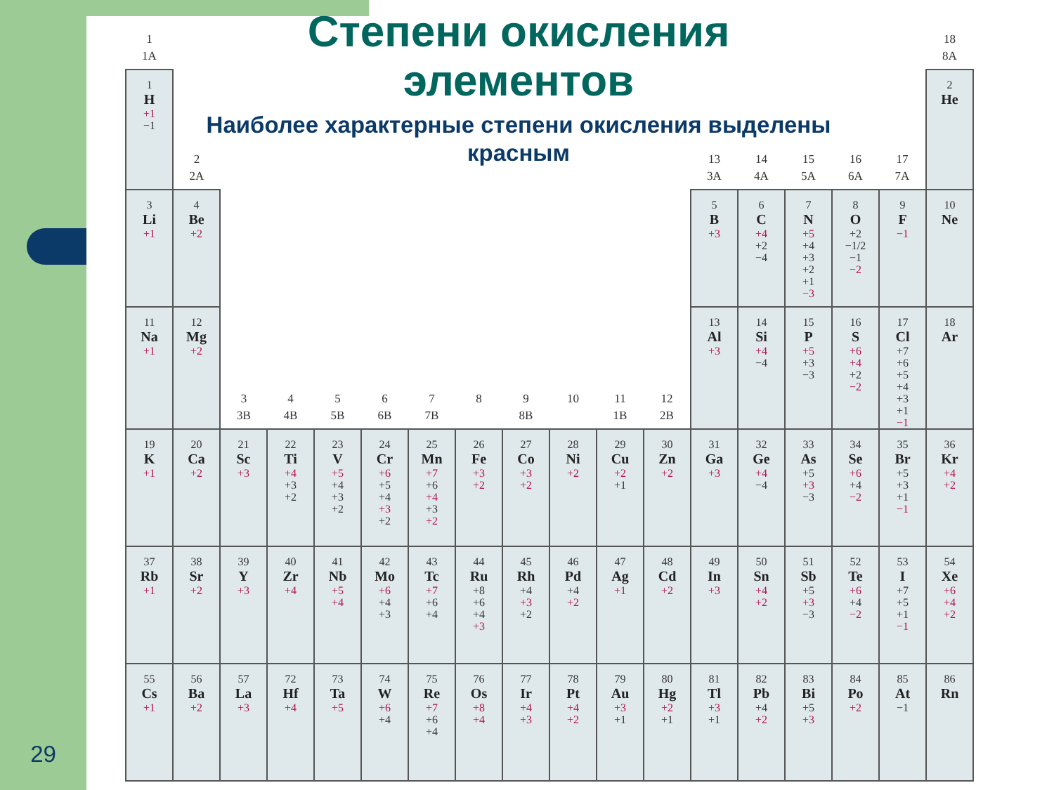Степени окисления
элементов
Наиболее характерные степени окисления выделены
красным
| 1 1A | | | | | | | | | | | | | | | | | 18 8A |
| 1 H +1 −1 | | | | | | | | | | | | | | | | | 2 He |
| | 2 2A | | | | | | | | | | | 13 3A | 14 4A | 15 5A | 16 6A | 17 7A | |
| 3 Li +1 | 4 Be +2 | | | | | | | | | | | 5 B +3 | 6 C +4 +2 −4 | 7 N +5 +4 +3 +2 +1 −3 | 8 O +2 −1/2 −1 −2 | 9 F −1 | 10 Ne |
| 11 Na +1 | 12 Mg +2 | 3 3B | 4 4B | 5 5B | 6 6B | 7 7B | 8 | 9 8B | 10 | 11 1B | 12 2B | 13 Al +3 | 14 Si +4 −4 | 15 P +5 +3 −3 | 16 S +6 +4 +2 −2 | 17 Cl +7 +6 +5 +4 +3 +1 −1 | 18 Ar |
| 19 K +1 | 20 Ca +2 | 21 Sc +3 | 22 Ti +4 +3 +2 | 23 V +5 +4 +3 +2 | 24 Cr +6 +5 +4 +3 +2 | 25 Mn +7 +6 +4 +3 +2 | 26 Fe +3 +2 | 27 Co +3 +2 | 28 Ni +2 | 29 Cu +2 +1 | 30 Zn +2 | 31 Ga +3 | 32 Ge +4 −4 | 33 As +5 +3 −3 | 34 Se +6 +4 −2 | 35 Br +5 +3 +1 −1 | 36 Kr +4 +2 |
| 37 Rb +1 | 38 Sr +2 | 39 Y +3 | 40 Zr +4 | 41 Nb +5 +4 | 42 Mo +6 +4 +3 | 43 Tc +7 +6 +4 | 44 Ru +8 +6 +4 +3 | 45 Rh +4 +3 +2 | 46 Pd +4 +2 | 47 Ag +1 | 48 Cd +2 | 49 In +3 | 50 Sn +4 +2 | 51 Sb +5 +3 −3 | 52 Te +6 +4 −2 | 53 I +7 +5 +1 −1 | 54 Xe +6 +4 +2 |
| 55 Cs +1 | 56 Ba +2 | 57 La +3 | 72 Hf +4 | 73 Ta +5 | 74 W +6 +4 | 75 Re +7 +6 +4 | 76 Os +8 +4 | 77 Ir +4 +3 | 78 Pt +4 +2 | 79 Au +3 +1 | 80 Hg +2 +1 | 81 Tl +3 +1 | 82 Pb +4 +2 | 83 Bi +5 +3 | 84 Po +2 | 85 At −1 | 86 Rn |
29